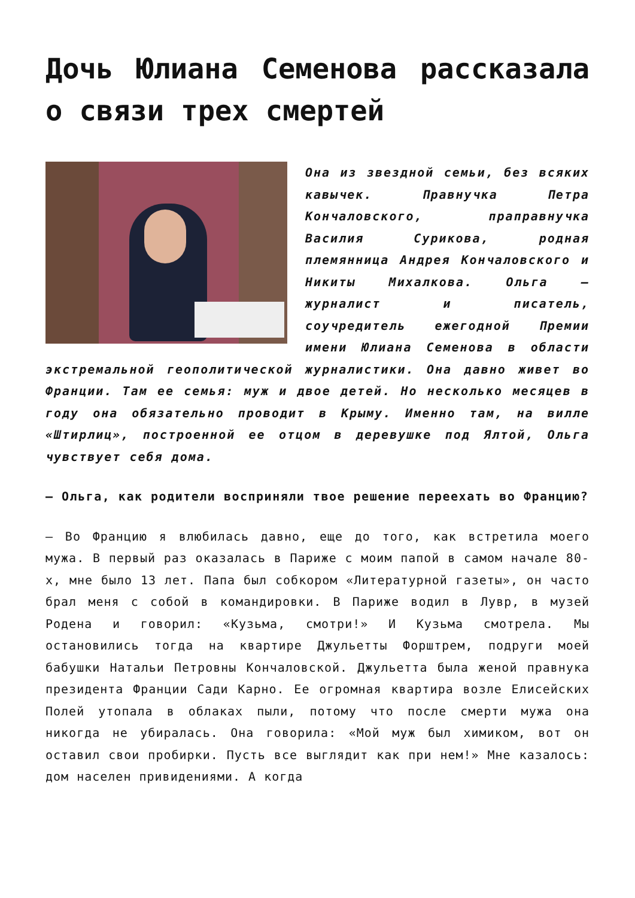Дочь Юлиана Семенова рассказала о связи трех смертей
Она из звездной семьи, без всяких кавычек. Правнучка Петра Кончаловского, праправнучка Василия Сурикова, родная племянница Андрея Кончаловского и Никиты Михалкова. Ольга — журналист и писатель, соучредитель ежегодной Премии имени Юлиана Семенова в области экстремальной геополитической журналистики. Она давно живет во Франции. Там ее семья: муж и двое детей. Но несколько месяцев в году она обязательно проводит в Крыму. Именно там, на вилле «Штирлиц», построенной ее отцом в деревушке под Ялтой, Ольга чувствует себя дома.
— Ольга, как родители восприняли твое решение переехать во Францию?
— Во Францию я влюбилась давно, еще до того, как встретила моего мужа. В первый раз оказалась в Париже с моим папой в самом начале 80-х, мне было 13 лет. Папа был собкором «Литературной газеты», он часто брал меня с собой в командировки. В Париже водил в Лувр, в музей Родена и говорил: «Кузьма, смотри!» И Кузьма смотрела. Мы остановились тогда на квартире Джульетты Форштрем, подруги моей бабушки Натальи Петровны Кончаловской. Джульетта была женой правнука президента Франции Сади Карно. Ее огромная квартира возле Елисейских Полей утопала в облаках пыли, потому что после смерти мужа она никогда не убиралась. Она говорила: «Мой муж был химиком, вот он оставил свои пробирки. Пусть все выглядит как при нем!» Мне казалось: дом населен привидениями. А когда